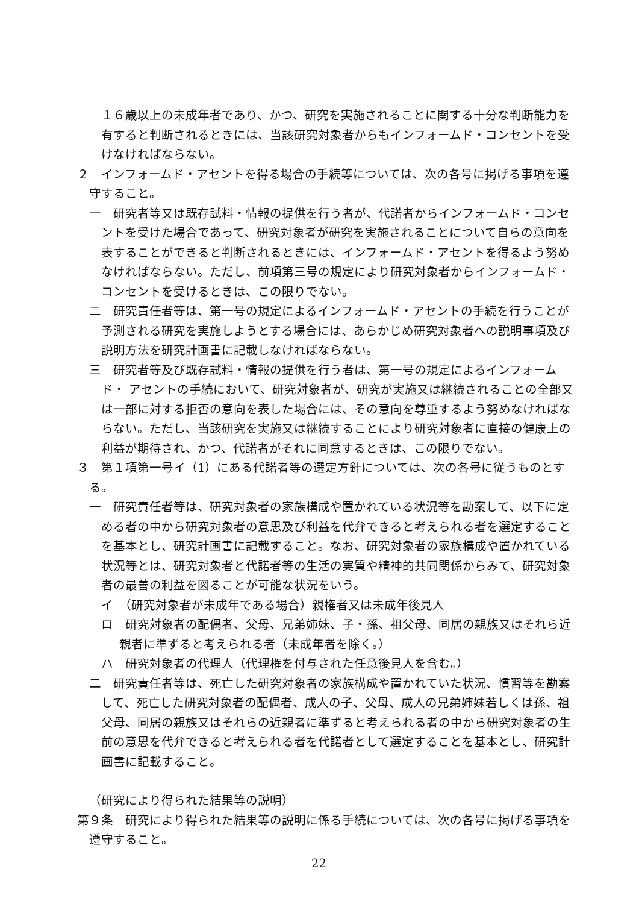１６歳以上の未成年者であり、かつ、研究を実施されることに関する十分な判断能力を有すると判断されるときには、当該研究対象者からもインフォームド・コンセントを受けなければならない。
２　インフォームド・アセントを得る場合の手続等については、次の各号に掲げる事項を遵守すること。
一　研究者等又は既存試料・情報の提供を行う者が、代諾者からインフォームド・コンセントを受けた場合であって、研究対象者が研究を実施されることについて自らの意向を表することができると判断されるときには、インフォームド・アセントを得るよう努めなければならない。ただし、前項第三号の規定により研究対象者からインフォームド・コンセントを受けるときは、この限りでない。
二　研究責任者等は、第一号の規定によるインフォームド・アセントの手続を行うことが予測される研究を実施しようとする場合には、あらかじめ研究対象者への説明事項及び説明方法を研究計画書に記載しなければならない。
三　研究者等及び既存試料・情報の提供を行う者は、第一号の規定によるインフォームド・ アセントの手続において、研究対象者が、研究が実施又は継続されることの全部又は一部に対する拒否の意向を表した場合には、その意向を尊重するよう努めなければならない。ただし、当該研究を実施又は継続することにより研究対象者に直接の健康上の利益が期待され、かつ、代諾者がそれに同意するときは、この限りでない。
３　第１項第一号イ（1）にある代諾者等の選定方針については、次の各号に従うものとする。
一　研究責任者等は、研究対象者の家族構成や置かれている状況等を勘案して、以下に定める者の中から研究対象者の意思及び利益を代弁できると考えられる者を選定することを基本とし、研究計画書に記載すること。なお、研究対象者の家族構成や置かれている状況等とは、研究対象者と代諾者等の生活の実質や精神的共同関係からみて、研究対象者の最善の利益を図ることが可能な状況をいう。
イ　（研究対象者が未成年である場合）親権者又は未成年後見人
ロ　研究対象者の配偶者、父母、兄弟姉妹、子・孫、祖父母、同居の親族又はそれら近親者に準ずると考えられる者（未成年者を除く。）
ハ　研究対象者の代理人（代理権を付与された任意後見人を含む。）
二　研究責任者等は、死亡した研究対象者の家族構成や置かれていた状況、慣習等を勘案して、死亡した研究対象者の配偶者、成人の子、父母、成人の兄弟姉妹若しくは孫、祖父母、同居の親族又はそれらの近親者に準ずると考えられる者の中から研究対象者の生前の意思を代弁できると考えられる者を代諾者として選定することを基本とし、研究計画書に記載すること。
（研究により得られた結果等の説明）
第９条　研究により得られた結果等の説明に係る手続については、次の各号に掲げる事項を遵守すること。
22